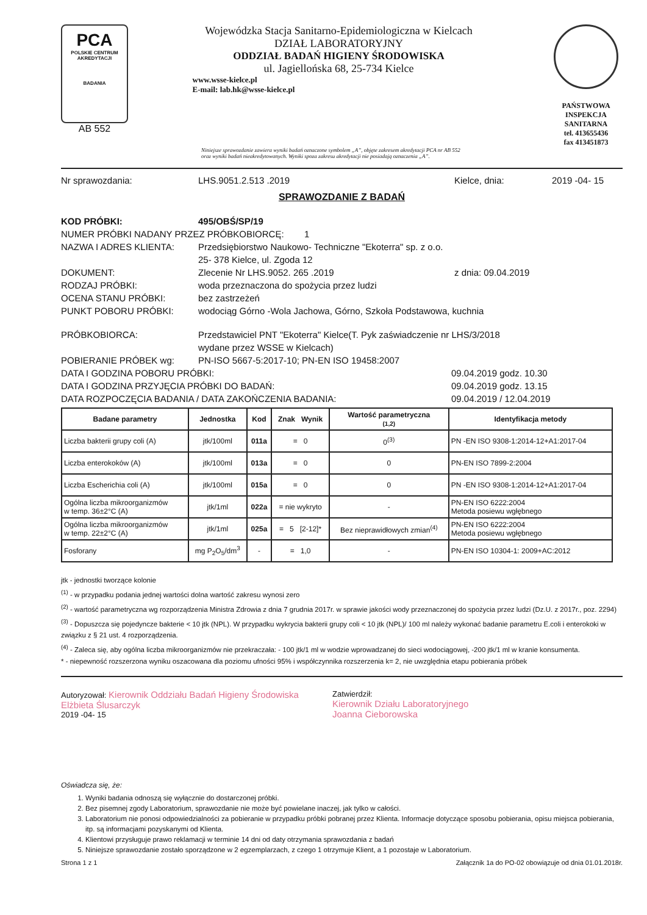PCA
POLSKIE CENTRUM AKREDYTACJI
BADANIA
AB 552
Wojewódzka Stacja Sanitarno-Epidemiologiczna w Kielcach
DZIAŁ LABORATORYJNY
ODDZIAŁ BADAŃ HIGIENY ŚRODOWISKA
ul. Jagiellońska 68, 25-734 Kielce
www.wsse-kielce.pl
E-mail: lab.hk@wsse-kielce.pl
PAŃSTWOWA INSPEKCJA SANITARNA
tel. 413655436
fax 413451873
Niniejsze sprawozdanie zawiera wyniki badań oznaczone symbolem „A”, objęte zakresem akredytacji PCA nr AB 552
oraz wyniki badań nieakredytowanych. Wyniki spoza zakresu akredytacji nie posiadają oznaczenia „A”.
Nr sprawozdania: LHS.9051.2.513 .2019 Kielce, dnia: 2019 -04- 15
SPRAWOZDANIE Z BADAŃ
KOD PRÓBKI: 495/OBŚ/SP/19
NUMER PRÓBKI NADANY PRZEZ PRÓBKOBIORCĘ: 1
NAZWA I ADRES KLIENTA: Przedsiębiorstwo Naukowo- Techniczne "Ekoterra" sp. z o.o.
25- 378 Kielce, ul. Zgoda 12
DOKUMENT: Zlecenie Nr LHS.9052. 265 .2019 z dnia: 09.04.2019
RODZAJ PRÓBKI: woda przeznaczona do spożycia przez ludzi
OCENA STANU PRÓBKI: bez zastrzeżeń
PUNKT POBORU PRÓBKI: wodociąg Górno -Wola Jachowa, Górno, Szkoła Podstawowa, kuchnia
PRÓBKOBIORCA: Przedstawiciel PNT "Ekoterra" Kielce(T. Pyk zaświadczenie nr LHS/3/2018
wydane przez WSSE w Kielcach)
POBIERANIE PRÓBEK wg: PN-ISO 5667-5:2017-10; PN-EN ISO 19458:2007
DATA I GODZINA POBORU PRÓBKI: 09.04.2019 godz. 10.30
DATA I GODZINA PRZYJĘCIA PRÓBKI DO BADAŃ: 09.04.2019 godz. 13.15
DATA ROZPOCZĘCIA BADANIA / DATA ZAKOŃCZENIA BADANIA: 09.04.2019 / 12.04.2019
| Badane parametry | Jednostka | Kod | Znak Wynik | Wartość parametryczna (1,2) | Identyfikacja metody |
| --- | --- | --- | --- | --- | --- |
| Liczba bakterii grupy coli (A) | jtk/100ml | 011a | = 0 | 0<sup>(3)</sup> | PN -EN ISO 9308-1:2014-12+A1:2017-04 |
| Liczba enterokoków (A) | jtk/100ml | 013a | = 0 | 0 | PN-EN ISO 7899-2:2004 |
| Liczba Escherichia coli (A) | jtk/100ml | 015a | = 0 | 0 | PN -EN ISO 9308-1:2014-12+A1:2017-04 |
| Ogólna liczba mikroorganizmów w temp. 36±2°C (A) | jtk/1ml | 022a | = nie wykryto | - | PN-EN ISO 6222:2004 Metoda posiewu wgłębnego |
| Ogólna liczba mikroorganizmów w temp. 22±2°C (A) | jtk/1ml | 025a | = 5 [2-12]* | Bez nieprawidłowych zmian<sup>(4)</sup> | PN-EN ISO 6222:2004 Metoda posiewu wgłębnego |
| Fosforany | mg P<sub>2</sub>O<sub>5</sub>/dm<sup>3</sup> | - | = 1,0 | - | PN-EN ISO 10304-1: 2009+AC:2012 |
jtk - jednostki tworzące kolonie
<sup>(1)</sup> - w przypadku podania jednej wartości dolna wartość zakresu wynosi zero
<sup>(2)</sup> - wartość parametryczna wg rozporządzenia Ministra Zdrowia z dnia 7 grudnia 2017r. w sprawie jakości wody przeznaczonej do spożycia przez ludzi (Dz.U. z 2017r., poz. 2294)
<sup>(3)</sup> - Dopuszcza się pojedyncze bakterie < 10 jtk (NPL). W przypadku wykrycia bakterii grupy coli < 10 jtk (NPL)/ 100 ml należy wykonać badanie parametru E.coli i enterokoki w związku z § 21 ust. 4 rozporządzenia.
<sup>(4)</sup> - Zaleca się, aby ogólna liczba mikroorganizmów nie przekraczała: - 100 jtk/1 ml w wodzie wprowadzanej do sieci wodociągowej, -200 jtk/1 ml w kranie konsumenta.
* - niepewność rozszerzona wyniku oszacowana dla poziomu ufności 95% i współczynnika rozszerzenia k= 2, nie uwzględnia etapu pobierania próbek
Autoryzował: Kierownik Oddziału Badań Higieny Środowiska
Elżbieta Ślusarczyk
2019 -04- 15
Zatwierdził:
Kierownik Działu Laboratoryjnego
Joanna Cieborowska
Oświadcza się, że:
1. Wyniki badania odnoszą się wyłącznie do dostarczonej próbki.
2. Bez pisemnej zgody Laboratorium, sprawozdanie nie może być powielane inaczej, jak tylko w całości.
3. Laboratorium nie ponosi odpowiedzialności za pobieranie w przypadku próbki pobranej przez Klienta. Informacje dotyczące sposobu pobierania, opisu miejsca pobierania, itp. są informacjami pozyskanymi od Klienta.
4. Klientowi przysługuje prawo reklamacji w terminie 14 dni od daty otrzymania sprawozdania z badań
5. Niniejsze sprawozdanie zostało sporządzone w 2 egzemplarzach, z czego 1 otrzymuje Klient, a 1 pozostaje w Laboratorium.
Strona 1 z 1 Załącznik 1a do PO-02 obowiązuje od dnia 01.01.2018r.